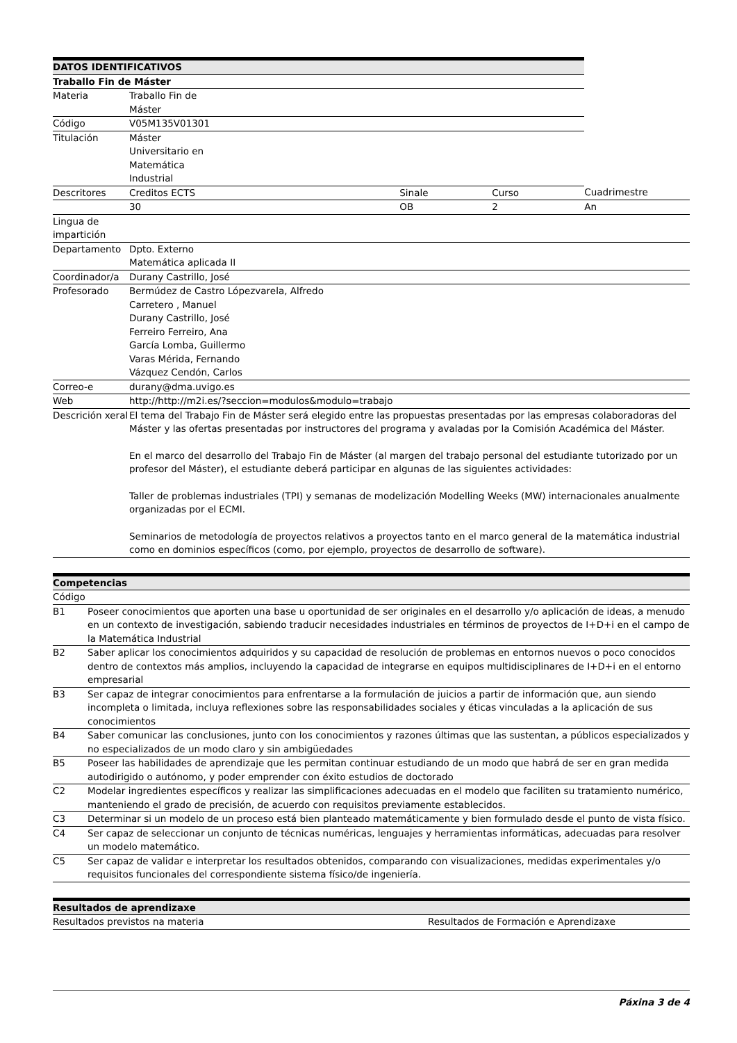| DATOS IDENTIFICATIVOS | | | | | |
| --- | --- | --- | --- | --- | --- |
| Traballo Fin de Máster | | | | | |
| Materia | Traballo Fin de Máster | | | | |
| Código | V05M135V01301 | | | | |
| Titulación | Máster Universitario en Matemática Industrial | | | | |
| Descritores | Creditos ECTS | | Sinale | Curso | Cuadrimestre |
| | 30 | | OB | 2 | An |
| Lingua de impartición | | | | | |
| Departamento | Dpto. Externo Matemática aplicada II | | | | |
| Coordinador/a | Durany Castrillo, José | | | | |
| Profesorado | Bermúdez de Castro Lópezvarela, Alfredo Carretero , Manuel Durany Castrillo, José Ferreiro Ferreiro, Ana García Lomba, Guillermo Varas Mérida, Fernando Vázquez Cendón, Carlos | | | | |
| Correo-e | durany@dma.uvigo.es | | | | |
| Web | http://http://m2i.es/?seccion=modulos&modulo=trabajo | | | | |
| Descrición xeral | El tema del Trabajo Fin de Máster será elegido entre las propuestas presentadas por las empresas colaboradoras del Máster y las ofertas presentadas por instructores del programa y avaladas por la Comisión Académica del Máster. En el marco del desarrollo del Trabajo Fin de Máster (al margen del trabajo personal del estudiante tutorizado por un profesor del Máster), el estudiante deberá participar en algunas de las siguientes actividades: Taller de problemas industriales (TPI) y semanas de modelización Modelling Weeks (MW) internacionales anualmente organizadas por el ECMI. Seminarios de metodología de proyectos relativos a proyectos tanto en el marco general de la matemática industrial como en dominios específicos (como, por ejemplo, proyectos de desarrollo de software). | | | | |
| Competencias | |
| --- | --- |
| Código | |
| B1 | Poseer conocimientos que aporten una base u oportunidad de ser originales en el desarrollo y/o aplicación de ideas, a menudo en un contexto de investigación, sabiendo traducir necesidades industriales en términos de proyectos de I+D+i en el campo de la Matemática Industrial |
| B2 | Saber aplicar los conocimientos adquiridos y su capacidad de resolución de problemas en entornos nuevos o poco conocidos dentro de contextos más amplios, incluyendo la capacidad de integrarse en equipos multidisciplinares de I+D+i en el entorno empresarial |
| B3 | Ser capaz de integrar conocimientos para enfrentarse a la formulación de juicios a partir de información que, aun siendo incompleta o limitada, incluya reflexiones sobre las responsabilidades sociales y éticas vinculadas a la aplicación de sus conocimientos |
| B4 | Saber comunicar las conclusiones, junto con los conocimientos y razones últimas que las sustentan, a públicos especializados y no especializados de un modo claro y sin ambigüedades |
| B5 | Poseer las habilidades de aprendizaje que les permitan continuar estudiando de un modo que habrá de ser en gran medida autodirigido o autónomo, y poder emprender con éxito estudios de doctorado |
| C2 | Modelar ingredientes específicos y realizar las simplificaciones adecuadas en el modelo que faciliten su tratamiento numérico, manteniendo el grado de precisión, de acuerdo con requisitos previamente establecidos. |
| C3 | Determinar si un modelo de un proceso está bien planteado matemáticamente y bien formulado desde el punto de vista físico. |
| C4 | Ser capaz de seleccionar un conjunto de técnicas numéricas, lenguajes y herramientas informáticas, adecuadas para resolver un modelo matemático. |
| C5 | Ser capaz de validar e interpretar los resultados obtenidos, comparando con visualizaciones, medidas experimentales y/o requisitos funcionales del correspondiente sistema físico/de ingeniería. |
| Resultados de aprendizaxe | |
| --- | --- |
| Resultados previstos na materia | Resultados de Formación e Aprendizaxe |
Páxina 3 de 4